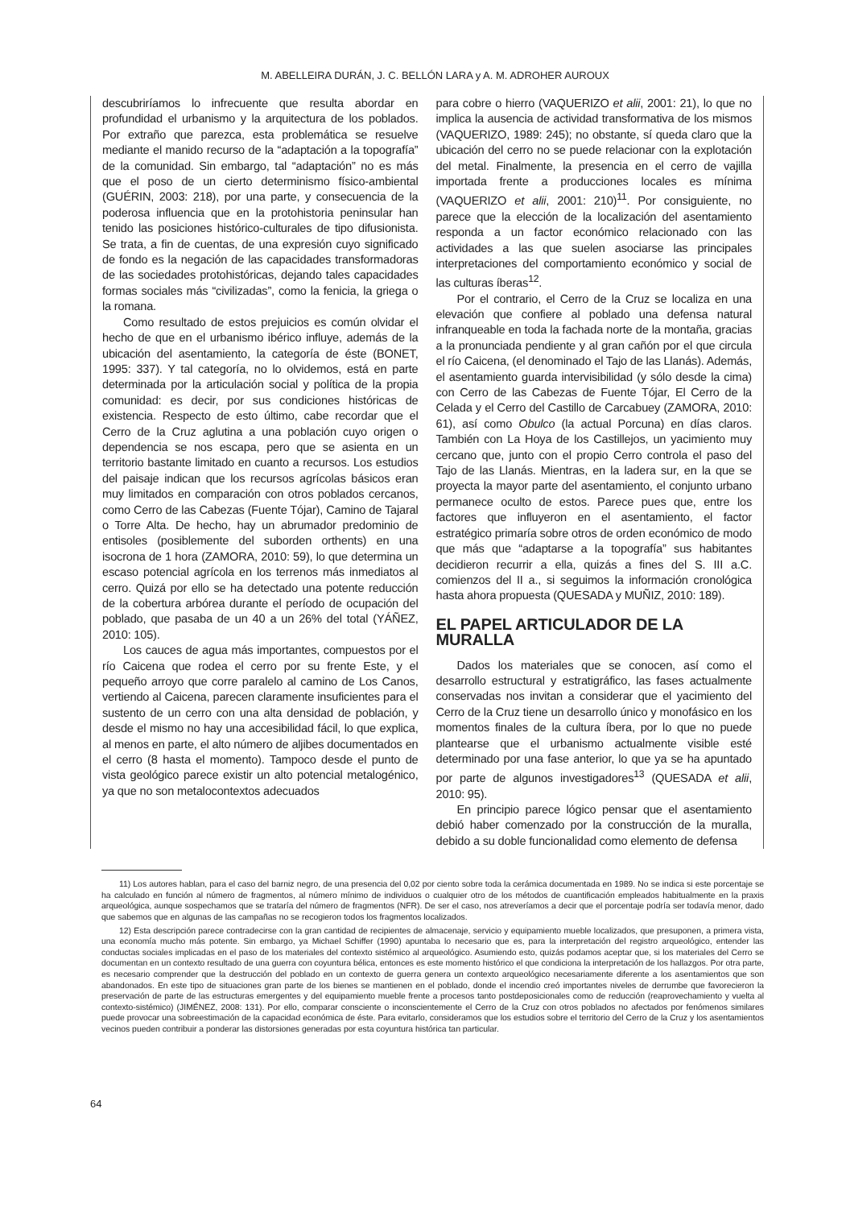M. ABELLEIRA DURÁN, J. C. BELLÓN LARA y A. M. ADROHER AUROUX
descubriríamos lo infrecuente que resulta abordar en profundidad el urbanismo y la arquitectura de los poblados. Por extraño que parezca, esta problemática se resuelve mediante el manido recurso de la “adaptación a la topografía” de la comunidad. Sin embargo, tal “adaptación” no es más que el poso de un cierto determinismo físico-ambiental (GUÉRIN, 2003: 218), por una parte, y consecuencia de la poderosa influencia que en la protohistoria peninsular han tenido las posiciones histórico-culturales de tipo difusionista. Se trata, a fin de cuentas, de una expresión cuyo significado de fondo es la negación de las capacidades transformadoras de las sociedades protohistóricas, dejando tales capacidades formas sociales más “civilizadas”, como la fenicia, la griega o la romana.
Como resultado de estos prejuicios es común olvidar el hecho de que en el urbanismo ibérico influye, además de la ubicación del asentamiento, la categoría de éste (BONET, 1995: 337). Y tal categoría, no lo olvidemos, está en parte determinada por la articulación social y política de la propia comunidad: es decir, por sus condiciones históricas de existencia. Respecto de esto último, cabe recordar que el Cerro de la Cruz aglutina a una población cuyo origen o dependencia se nos escapa, pero que se asienta en un territorio bastante limitado en cuanto a recursos. Los estudios del paisaje indican que los recursos agrícolas básicos eran muy limitados en comparación con otros poblados cercanos, como Cerro de las Cabezas (Fuente Tójar), Camino de Tajaral o Torre Alta. De hecho, hay un abrumador predominio de entisoles (posiblemente del suborden orthents) en una isocrona de 1 hora (ZAMORA, 2010: 59), lo que determina un escaso potencial agrícola en los terrenos más inmediatos al cerro. Quizá por ello se ha detectado una potente reducción de la cobertura arbórea durante el período de ocupación del poblado, que pasaba de un 40 a un 26% del total (YÁÑEZ, 2010: 105).
Los cauces de agua más importantes, compuestos por el río Caicena que rodea el cerro por su frente Este, y el pequeño arroyo que corre paralelo al camino de Los Canos, vertiendo al Caicena, parecen claramente insuficientes para el sustento de un cerro con una alta densidad de población, y desde el mismo no hay una accesibilidad fácil, lo que explica, al menos en parte, el alto número de aljibes documentados en el cerro (8 hasta el momento). Tampoco desde el punto de vista geológico parece existir un alto potencial metalogénico, ya que no son metalocontextos adecuados
para cobre o hierro (VAQUERIZO et alii, 2001: 21), lo que no implica la ausencia de actividad transformativa de los mismos (VAQUERIZO, 1989: 245); no obstante, sí queda claro que la ubicación del cerro no se puede relacionar con la explotación del metal. Finalmente, la presencia en el cerro de vajilla importada frente a producciones locales es mínima (VAQUERIZO et alii, 2001: 210)<sup>11</sup>. Por consiguiente, no parece que la elección de la localización del asentamiento responda a un factor económico relacionado con las actividades a las que suelen asociarse las principales interpretaciones del comportamiento económico y social de las culturas íberas<sup>12</sup>.
Por el contrario, el Cerro de la Cruz se localiza en una elevación que confiere al poblado una defensa natural infranqueable en toda la fachada norte de la montaña, gracias a la pronunciada pendiente y al gran cañón por el que circula el río Caicena, (el denominado el Tajo de las Llanás). Además, el asentamiento guarda intervisibilidad (y sólo desde la cima) con Cerro de las Cabezas de Fuente Tójar, El Cerro de la Celada y el Cerro del Castillo de Carcabuey (ZAMORA, 2010: 61), así como Obulco (la actual Porcuna) en días claros. También con La Hoya de los Castillejos, un yacimiento muy cercano que, junto con el propio Cerro controla el paso del Tajo de las Llanás. Mientras, en la ladera sur, en la que se proyecta la mayor parte del asentamiento, el conjunto urbano permanece oculto de estos. Parece pues que, entre los factores que influyeron en el asentamiento, el factor estratégico primaría sobre otros de orden económico de modo que más que “adaptarse a la topografía” sus habitantes decidieron recurrir a ella, quizás a fines del S. III a.C. comienzos del II a., si seguimos la información cronológica hasta ahora propuesta (QUESADA y MUÑIZ, 2010: 189).
EL PAPEL ARTICULADOR DE LA MURALLA
Dados los materiales que se conocen, así como el desarrollo estructural y estratigráfico, las fases actualmente conservadas nos invitan a considerar que el yacimiento del Cerro de la Cruz tiene un desarrollo único y monofásico en los momentos finales de la cultura íbera, por lo que no puede plantearse que el urbanismo actualmente visible esté determinado por una fase anterior, lo que ya se ha apuntado por parte de algunos investigadores<sup>13</sup> (QUESADA et alii, 2010: 95).
En principio parece lógico pensar que el asentamiento debió haber comenzado por la construcción de la muralla, debido a su doble funcionalidad como elemento de defensa
11) Los autores hablan, para el caso del barniz negro, de una presencia del 0,02 por ciento sobre toda la cerámica documentada en 1989. No se indica si este porcentaje se ha calculado en función al número de fragmentos, al número mínimo de individuos o cualquier otro de los métodos de cuantificación empleados habitualmente en la praxis arqueológica, aunque sospechamos que se trataría del número de fragmentos (NFR). De ser el caso, nos atreveríamos a decir que el porcentaje podría ser todavía menor, dado que sabemos que en algunas de las campañas no se recogieron todos los fragmentos localizados.
12) Esta descripción parece contradecirse con la gran cantidad de recipientes de almacenaje, servicio y equipamiento mueble localizados, que presuponen, a primera vista, una economía mucho más potente. Sin embargo, ya Michael Schiffer (1990) apuntaba lo necesario que es, para la interpretación del registro arqueológico, entender las conductas sociales implicadas en el paso de los materiales del contexto sistémico al arqueológico. Asumiendo esto, quizás podamos aceptar que, si los materiales del Cerro se documentan en un contexto resultado de una guerra con coyuntura bélica, entonces es este momento histórico el que condiciona la interpretación de los hallazgos. Por otra parte, es necesario comprender que la destrucción del poblado en un contexto de guerra genera un contexto arqueológico necesariamente diferente a los asentamientos que son abandonados. En este tipo de situaciones gran parte de los bienes se mantienen en el poblado, donde el incendio creó importantes niveles de derrumbe que favorecieron la preservación de parte de las estructuras emergentes y del equipamiento mueble frente a procesos tanto postdeposicionales como de reducción (reaprovechamiento y vuelta al contexto-sistémico) (JIMÉNEZ, 2008: 131). Por ello, comparar consciente o inconscientemente el Cerro de la Cruz con otros poblados no afectados por fenómenos similares puede provocar una sobreestimación de la capacidad económica de éste. Para evitarlo, consideramos que los estudios sobre el territorio del Cerro de la Cruz y los asentamientos vecinos pueden contribuir a ponderar las distorsiones generadas por esta coyuntura histórica tan particular.
64